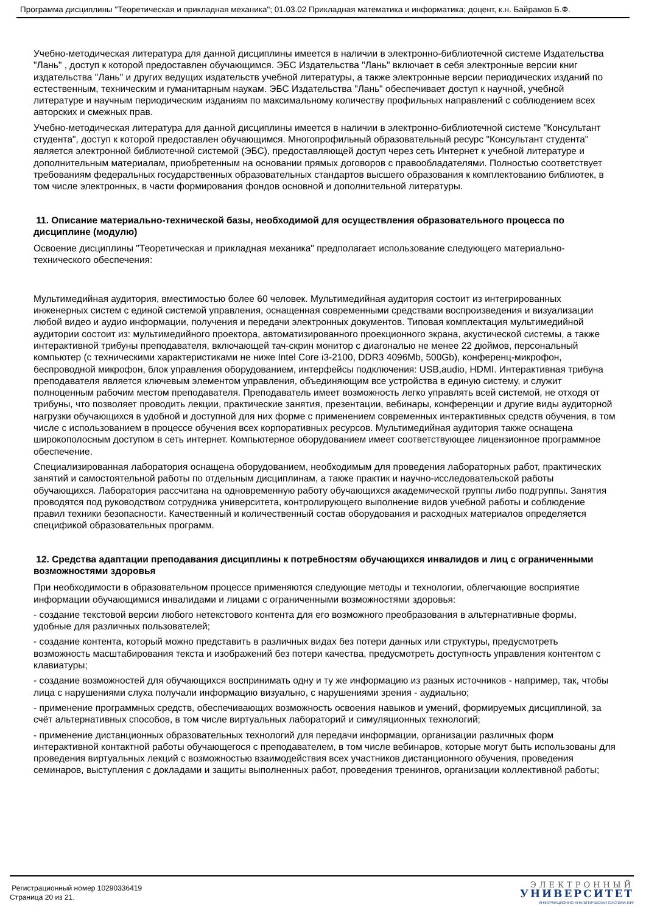Программа дисциплины "Теоретическая и прикладная механика"; 01.03.02 Прикладная математика и информатика; доцент, к.н. Байрамов Б.Ф.
Учебно-методическая литература для данной дисциплины имеется в наличии в электронно-библиотечной системе Издательства "Лань" , доступ к которой предоставлен обучающимся. ЭБС Издательства "Лань" включает в себя электронные версии книг издательства "Лань" и других ведущих издательств учебной литературы, а также электронные версии периодических изданий по естественным, техническим и гуманитарным наукам. ЭБС Издательства "Лань" обеспечивает доступ к научной, учебной литературе и научным периодическим изданиям по максимальному количеству профильных направлений с соблюдением всех авторских и смежных прав.
Учебно-методическая литература для данной дисциплины имеется в наличии в электронно-библиотечной системе "Консультант студента", доступ к которой предоставлен обучающимся. Многопрофильный образовательный ресурс "Консультант студента" является электронной библиотечной системой (ЭБС), предоставляющей доступ через сеть Интернет к учебной литературе и дополнительным материалам, приобретенным на основании прямых договоров с правообладателями. Полностью соответствует требованиям федеральных государственных образовательных стандартов высшего образования к комплектованию библиотек, в том числе электронных, в части формирования фондов основной и дополнительной литературы.
11. Описание материально-технической базы, необходимой для осуществления образовательного процесса по дисциплине (модулю)
Освоение дисциплины "Теоретическая и прикладная механика" предполагает использование следующего материально-технического обеспечения:
Мультимедийная аудитория, вместимостью более 60 человек. Мультимедийная аудитория состоит из интегрированных инженерных систем с единой системой управления, оснащенная современными средствами воспроизведения и визуализации любой видео и аудио информации, получения и передачи электронных документов. Типовая комплектация мультимедийной аудитории состоит из: мультимедийного проектора, автоматизированного проекционного экрана, акустической системы, а также интерактивной трибуны преподавателя, включающей тач-скрин монитор с диагональю не менее 22 дюймов, персональный компьютер (с техническими характеристиками не ниже Intel Core i3-2100, DDR3 4096Mb, 500Gb), конференц-микрофон, беспроводной микрофон, блок управления оборудованием, интерфейсы подключения: USB,audio, HDMI. Интерактивная трибуна преподавателя является ключевым элементом управления, объединяющим все устройства в единую систему, и служит полноценным рабочим местом преподавателя. Преподаватель имеет возможность легко управлять всей системой, не отходя от трибуны, что позволяет проводить лекции, практические занятия, презентации, вебинары, конференции и другие виды аудиторной нагрузки обучающихся в удобной и доступной для них форме с применением современных интерактивных средств обучения, в том числе с использованием в процессе обучения всех корпоративных ресурсов. Мультимедийная аудитория также оснащена широкополосным доступом в сеть интернет. Компьютерное оборудованием имеет соответствующее лицензионное программное обеспечение.
Специализированная лаборатория оснащена оборудованием, необходимым для проведения лабораторных работ, практических занятий и самостоятельной работы по отдельным дисциплинам, а также практик и научно-исследовательской работы обучающихся. Лаборатория рассчитана на одновременную работу обучающихся академической группы либо подгруппы. Занятия проводятся под руководством сотрудника университета, контролирующего выполнение видов учебной работы и соблюдение правил техники безопасности. Качественный и количественный состав оборудования и расходных материалов определяется спецификой образовательных программ.
12. Средства адаптации преподавания дисциплины к потребностям обучающихся инвалидов и лиц с ограниченными возможностями здоровья
При необходимости в образовательном процессе применяются следующие методы и технологии, облегчающие восприятие информации обучающимися инвалидами и лицами с ограниченными возможностями здоровья:
- создание текстовой версии любого нетекстового контента для его возможного преобразования в альтернативные формы, удобные для различных пользователей;
- создание контента, который можно представить в различных видах без потери данных или структуры, предусмотреть возможность масштабирования текста и изображений без потери качества, предусмотреть доступность управления контентом с клавиатуры;
- создание возможностей для обучающихся воспринимать одну и ту же информацию из разных источников - например, так, чтобы лица с нарушениями слуха получали информацию визуально, с нарушениями зрения - аудиально;
- применение программных средств, обеспечивающих возможность освоения навыков и умений, формируемых дисциплиной, за счёт альтернативных способов, в том числе виртуальных лабораторий и симуляционных технологий;
- применение дистанционных образовательных технологий для передачи информации, организации различных форм интерактивной контактной работы обучающегося с преподавателем, в том числе вебинаров, которые могут быть использованы для проведения виртуальных лекций с возможностью взаимодействия всех участников дистанционного обучения, проведения семинаров, выступления с докладами и защиты выполненных работ, проведения тренингов, организации коллективной работы;
Регистрационный номер 10290336419
Страница 20 из 21.
ЭЛЕКТРОННЫЙ
УНИВЕРСИТЕТ
ИНФОРМАЦИОННО-АНАЛИТИЧЕСКАЯ СИСТЕМА КФУ